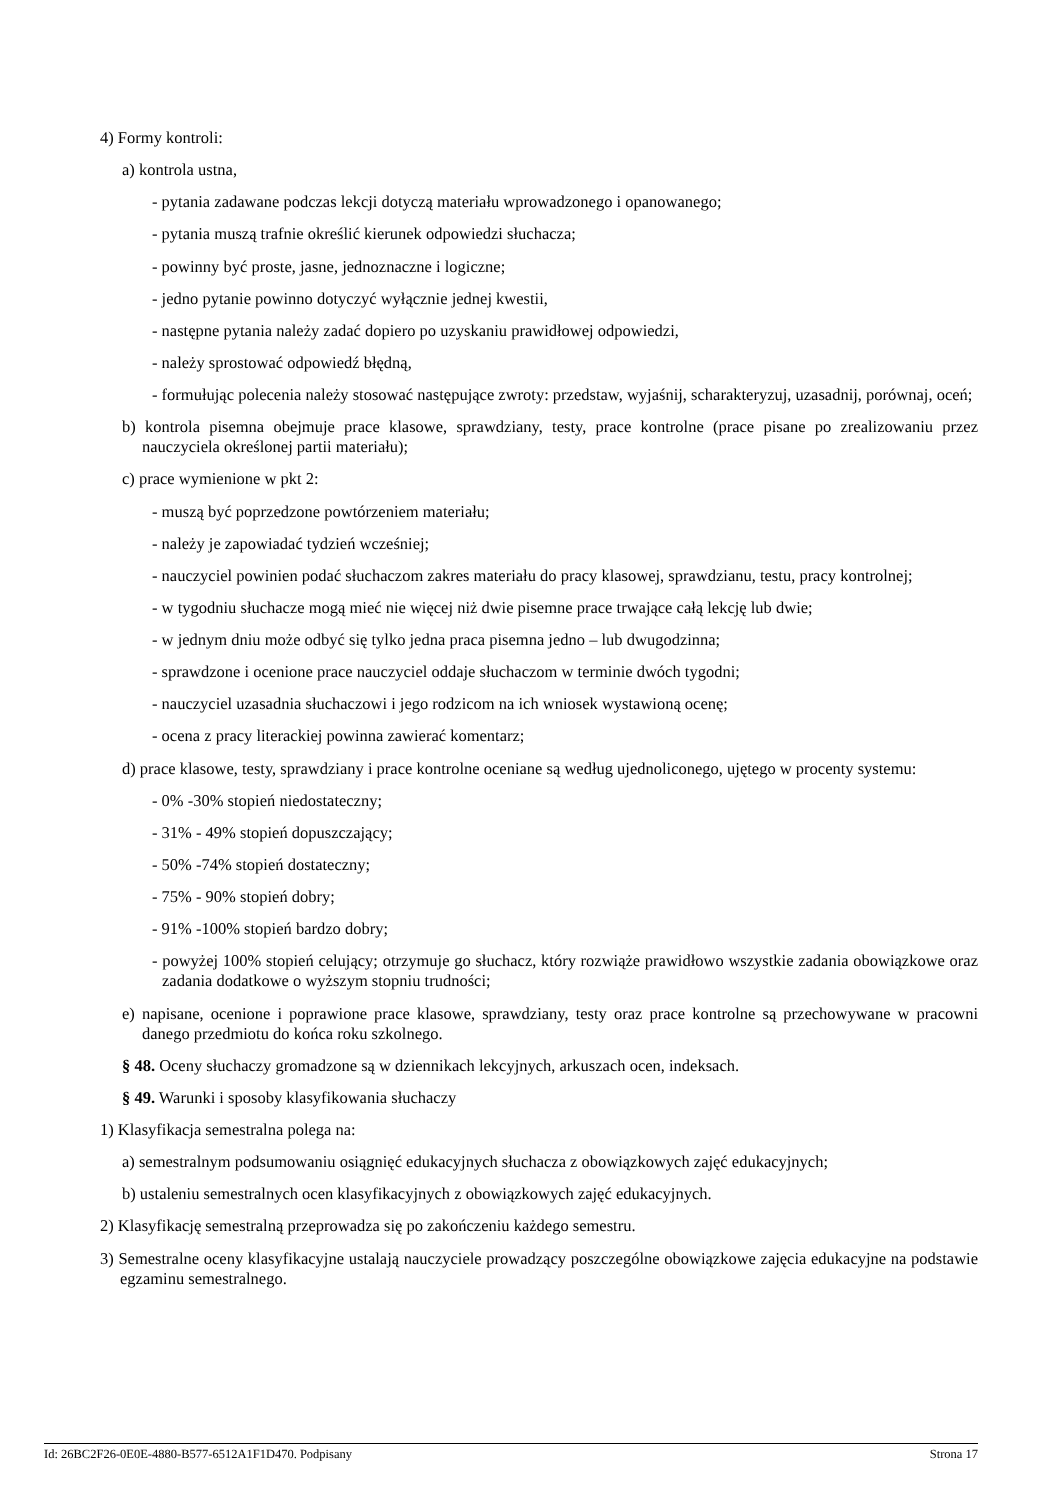4) Formy kontroli:
a) kontrola ustna,
- pytania zadawane podczas lekcji dotyczą materiału wprowadzonego i opanowanego;
- pytania muszą trafnie określić kierunek odpowiedzi słuchacza;
- powinny być proste, jasne, jednoznaczne i logiczne;
- jedno pytanie powinno dotyczyć wyłącznie jednej kwestii,
- następne pytania należy zadać dopiero po uzyskaniu prawidłowej odpowiedzi,
- należy sprostować odpowiedź błędną,
- formułując polecenia należy stosować następujące zwroty: przedstaw, wyjaśnij, scharakteryzuj, uzasadnij, porównaj, oceń;
b) kontrola pisemna obejmuje prace klasowe, sprawdziany, testy, prace kontrolne (prace pisane po zrealizowaniu przez nauczyciela określonej partii materiału);
c) prace wymienione w pkt 2:
- muszą być poprzedzone powtórzeniem materiału;
- należy je zapowiadać tydzień wcześniej;
- nauczyciel powinien podać słuchaczom zakres materiału do pracy klasowej, sprawdzianu, testu, pracy kontrolnej;
- w tygodniu słuchacze mogą mieć nie więcej niż dwie pisemne prace trwające całą lekcję lub dwie;
- w jednym dniu może odbyć się tylko jedna praca pisemna jedno – lub dwugodzinna;
- sprawdzone i ocenione prace nauczyciel oddaje słuchaczom w terminie dwóch tygodni;
- nauczyciel uzasadnia słuchaczowi i jego rodzicom na ich wniosek wystawioną ocenę;
- ocena z pracy literackiej powinna zawierać komentarz;
d) prace klasowe, testy, sprawdziany i prace kontrolne oceniane są według ujednoliconego, ujętego w procenty systemu:
- 0% -30% stopień niedostateczny;
- 31% - 49% stopień dopuszczający;
- 50% -74% stopień dostateczny;
- 75% - 90% stopień dobry;
- 91% -100% stopień bardzo dobry;
- powyżej 100% stopień celujący; otrzymuje go słuchacz, który rozwiąże prawidłowo wszystkie zadania obowiązkowe oraz zadania dodatkowe o wyższym stopniu trudności;
e) napisane, ocenione i poprawione prace klasowe, sprawdziany, testy oraz prace kontrolne są przechowywane w pracowni danego przedmiotu do końca roku szkolnego.
§ 48. Oceny słuchaczy gromadzone są w dziennikach lekcyjnych, arkuszach ocen, indeksach.
§ 49. Warunki i sposoby klasyfikowania słuchaczy
1) Klasyfikacja semestralna polega na:
a) semestralnym podsumowaniu osiągnięć edukacyjnych słuchacza z obowiązkowych zajęć edukacyjnych;
b) ustaleniu semestralnych ocen klasyfikacyjnych z obowiązkowych zajęć edukacyjnych.
2) Klasyfikację semestralną przeprowadza się po zakończeniu każdego semestru.
3) Semestralne oceny klasyfikacyjne ustalają nauczyciele prowadzący poszczególne obowiązkowe zajęcia edukacyjne na podstawie egzaminu semestralnego.
Id: 26BC2F26-0E0E-4880-B577-6512A1F1D470. Podpisany Strona 17